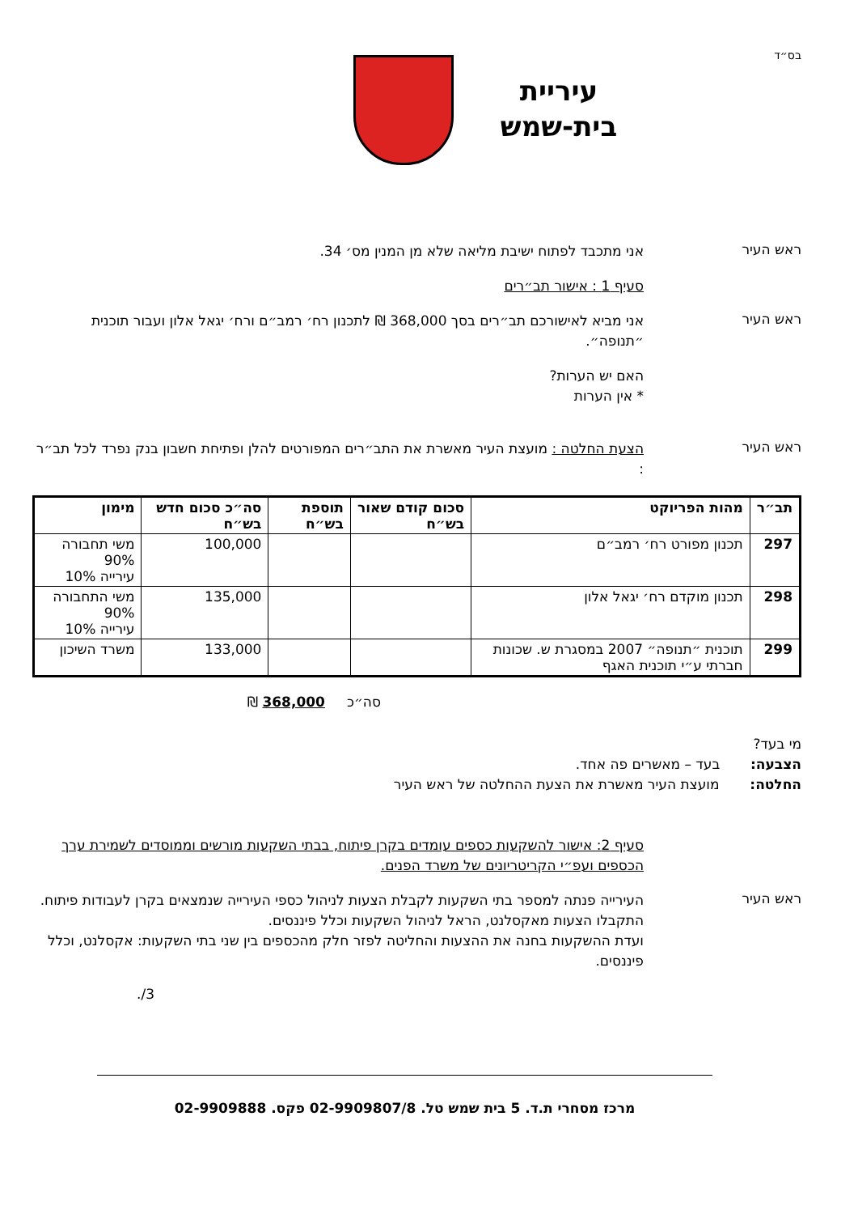בס״ד
עיריית
בית-שמש
ראש העיר
אני מתכבד לפתוח ישיבת מליאה שלא מן המנין מס׳ 34.
סעיף 1 : אישור תב״רים
ראש העיר
אני מביא לאישורכם תב״רים בסך 368,000 ₪ לתכנון רח׳ רמב״ם ורח׳ יגאל אלון ועבור תוכנית ״תנופה״.
האם יש הערות?
* אין הערות
ראש העיר
הצעת החלטה : מועצת העיר מאשרת את התב״רים המפורטים להלן ופתיחת חשבון בנק נפרד לכל תב״ר :
| תב״ר | מהות הפריוקט | סכום קודם שאור בש״ח | תוספת בש״ח | סה״כ סכום חדש בש״ח | מימון |
| --- | --- | --- | --- | --- | --- |
| 297 | תכנון מפורט רח׳ רמב״ם | | | 100,000 | משי תחבורה 90% עירייה 10% |
| 298 | תכנון מוקדם רח׳ יגאל אלון | | | 135,000 | משי התחבורה 90% עירייה 10% |
| 299 | תוכנית ״תנופה״ 2007 במסגרת ש. שכונות חברתי ע״י תוכנית האגף | | | 133,000 | משרד השיכון |
סה״כ 368,000 ₪
מי בעד?
הצבעה: בעד – מאשרים פה אחד.
החלטה: מועצת העיר מאשרת את הצעת ההחלטה של ראש העיר
סעיף 2: אישור להשקעות כספים עומדים בקרן פיתוח, בבתי השקעות מורשים וממוסדים לשמירת ערך הכספים ועפ״י הקריטריונים של משרד הפנים.
ראש העיר
העירייה פנתה למספר בתי השקעות לקבלת הצעות לניהול כספי העירייה שנמצאים בקרן לעבודות פיתוח. התקבלו הצעות מאקסלנט, הראל לניהול השקעות וכלל פיננסים.
ועדת ההשקעות בחנה את ההצעות והחליטה לפזר חלק מהכספים בין שני בתי השקעות: אקסלנט, וכלל פיננסים.
3/.
מרכז מסחרי ת.ד. 5 בית שמש טל. 02-9909807/8 פקס. 02-9909888